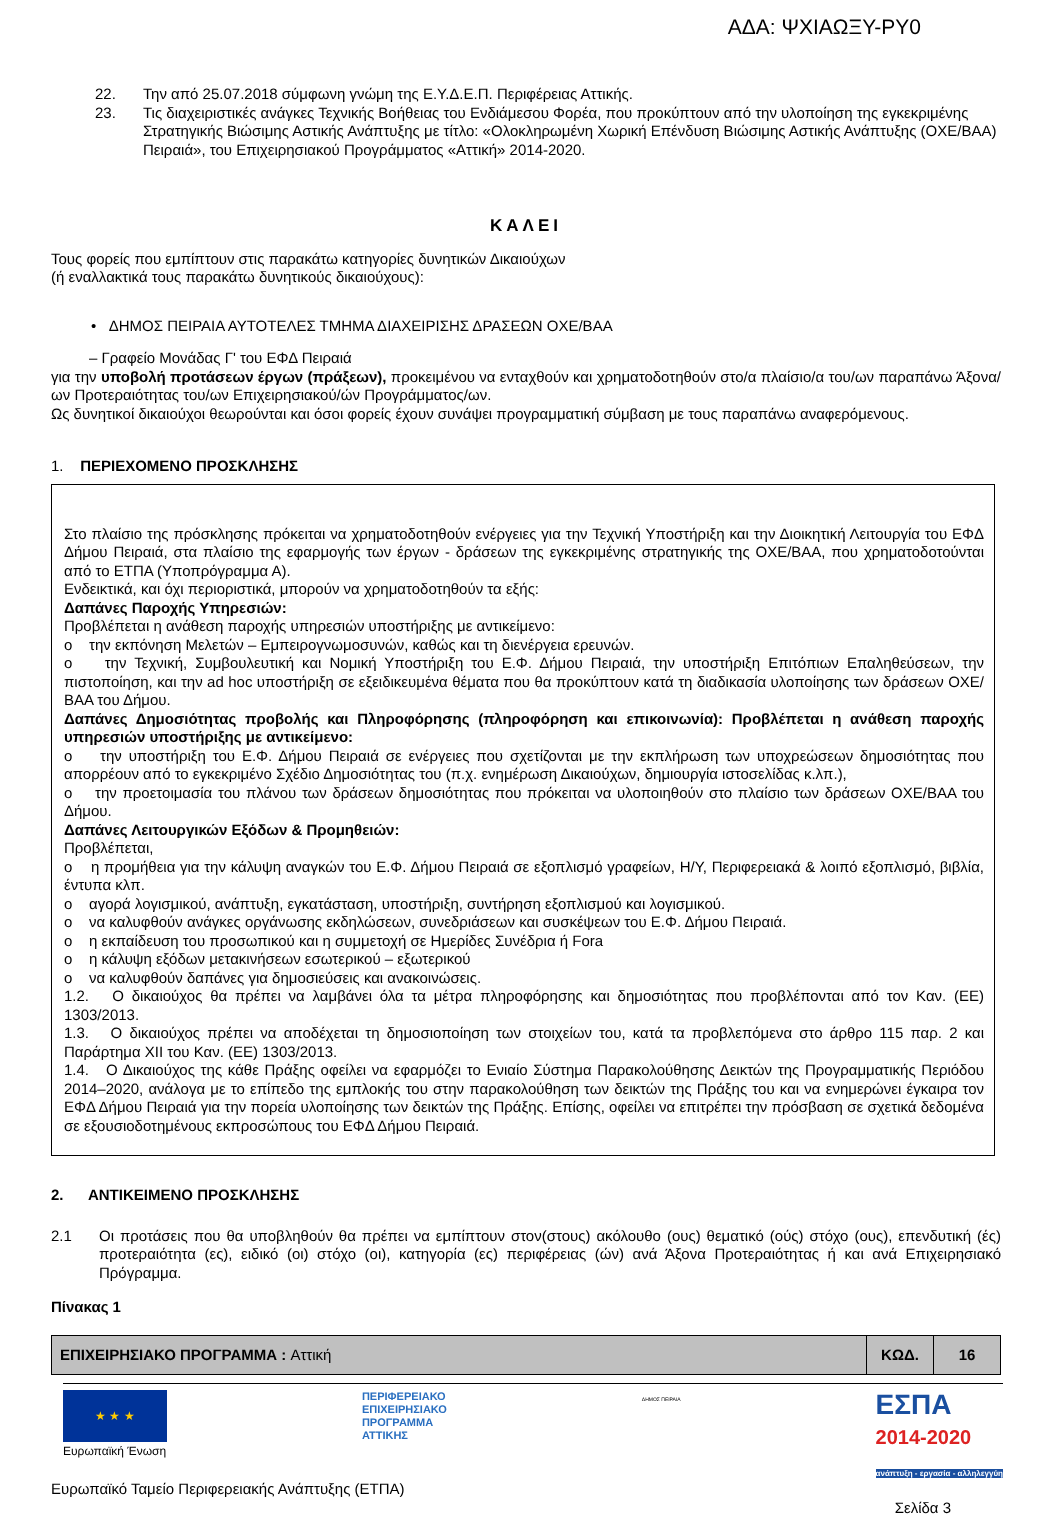ΑΔΑ: ΨΧΙΑΩΞΥ-ΡΥ0
22. Την από 25.07.2018 σύμφωνη γνώμη της Ε.Υ.Δ.Ε.Π. Περιφέρειας Αττικής.
23. Τις διαχειριστικές ανάγκες Τεχνικής Βοήθειας του Ενδιάμεσου Φορέα, που προκύπτουν από την υλοποίηση της εγκεκριμένης Στρατηγικής Βιώσιμης Αστικής Ανάπτυξης με τίτλο: «Ολοκληρωμένη Χωρική Επένδυση Βιώσιμης Αστικής Ανάπτυξης (ΟΧΕ/ΒΑΑ) Πειραιά», του Επιχειρησιακού Προγράμματος «Αττική» 2014-2020.
ΚΑΛΕΙ
Τους φορείς που εμπίπτουν στις παρακάτω κατηγορίες δυνητικών Δικαιούχων
(ή εναλλακτικά τους παρακάτω δυνητικούς δικαιούχους):
• ΔΗΜΟΣ ΠΕΙΡΑΙΑ ΑΥΤΟΤΕΛΕΣ ΤΜΗΜΑ ΔΙΑΧΕΙΡΙΣΗΣ ΔΡΑΣΕΩΝ ΟΧΕ/ΒΑΑ
– Γραφείο Μονάδας Γ' του ΕΦΔ Πειραιά
για την υποβολή προτάσεων έργων (πράξεων), προκειμένου να ενταχθούν και χρηματοδοτηθούν στο/α πλαίσιο/α του/ων παραπάνω Άξονα/ων Προτεραιότητας του/ων Επιχειρησιακού/ών Προγράμματος/ων.
Ως δυνητικοί δικαιούχοι θεωρούνται και όσοι φορείς έχουν συνάψει προγραμματική σύμβαση με τους παραπάνω αναφερόμενους.
1. ΠΕΡΙΕΧΟΜΕΝΟ ΠΡΟΣΚΛΗΣΗΣ
Στο πλαίσιο της πρόσκλησης πρόκειται να χρηματοδοτηθούν ενέργειες για την Τεχνική Υποστήριξη και την Διοικητική Λειτουργία του ΕΦΔ Δήμου Πειραιά, στα πλαίσιο της εφαρμογής των έργων - δράσεων της εγκεκριμένης στρατηγικής της ΟΧΕ/ΒΑΑ, που χρηματοδοτούνται από το ΕΤΠΑ (Υποπρόγραμμα Α).
Ενδεικτικά, και όχι περιοριστικά, μπορούν να χρηματοδοτηθούν τα εξής:
Δαπάνες Παροχής Υπηρεσιών:
Προβλέπεται η ανάθεση παροχής υπηρεσιών υποστήριξης με αντικείμενο:
ο την εκπόνηση Μελετών – Εμπειρογνωμοσυνών, καθώς και τη διενέργεια ερευνών.
ο την Τεχνική, Συμβουλευτική και Νομική Υποστήριξη του Ε.Φ. Δήμου Πειραιά, την υποστήριξη Επιτόπιων Επαληθεύσεων, την πιστοποίηση, και την ad hoc υποστήριξη σε εξειδικευμένα θέματα που θα προκύπτουν κατά τη διαδικασία υλοποίησης των δράσεων ΟΧΕ/ΒΑΑ του Δήμου.
Δαπάνες Δημοσιότητας προβολής και Πληροφόρησης (πληροφόρηση και επικοινωνία): Προβλέπεται η ανάθεση παροχής υπηρεσιών υποστήριξης με αντικείμενο:
ο την υποστήριξη του Ε.Φ. Δήμου Πειραιά σε ενέργειες που σχετίζονται με την εκπλήρωση των υποχρεώσεων δημοσιότητας που απορρέουν από το εγκεκριμένο Σχέδιο Δημοσιότητας του (π.χ. ενημέρωση Δικαιούχων, δημιουργία ιστοσελίδας κ.λπ.),
ο την προετοιμασία του πλάνου των δράσεων δημοσιότητας που πρόκειται να υλοποιηθούν στο πλαίσιο των δράσεων ΟΧΕ/ΒΑΑ του Δήμου.
Δαπάνες Λειτουργικών Εξόδων & Προμηθειών:
Προβλέπεται,
ο η προμήθεια για την κάλυψη αναγκών του Ε.Φ. Δήμου Πειραιά σε εξοπλισμό γραφείων, Η/Υ, Περιφερειακά & λοιπό εξοπλισμό, βιβλία, έντυπα κλπ.
ο αγορά λογισμικού, ανάπτυξη, εγκατάσταση, υποστήριξη, συντήρηση εξοπλισμού και λογισμικού.
ο να καλυφθούν ανάγκες οργάνωσης εκδηλώσεων, συνεδριάσεων και συσκέψεων του Ε.Φ. Δήμου Πειραιά.
ο η εκπαίδευση του προσωπικού και η συμμετοχή σε Ημερίδες Συνέδρια ή Fora
ο η κάλυψη εξόδων μετακινήσεων εσωτερικού – εξωτερικού
ο να καλυφθούν δαπάνες για δημοσιεύσεις και ανακοινώσεις.
1.2. Ο δικαιούχος θα πρέπει να λαμβάνει όλα τα μέτρα πληροφόρησης και δημοσιότητας που προβλέπονται από τον Καν. (ΕΕ) 1303/2013.
1.3. Ο δικαιούχος πρέπει να αποδέχεται τη δημοσιοποίηση των στοιχείων του, κατά τα προβλεπόμενα στο άρθρο 115 παρ. 2 και Παράρτημα XII του Καν. (ΕΕ) 1303/2013.
1.4. Ο Δικαιούχος της κάθε Πράξης οφείλει να εφαρμόζει το Ενιαίο Σύστημα Παρακολούθησης Δεικτών της Προγραμματικής Περιόδου 2014–2020, ανάλογα με το επίπεδο της εμπλοκής του στην παρακολούθηση των δεικτών της Πράξης του και να ενημερώνει έγκαιρα τον ΕΦΔ Δήμου Πειραιά για την πορεία υλοποίησης των δεικτών της Πράξης. Επίσης, οφείλει να επιτρέπει την πρόσβαση σε σχετικά δεδομένα σε εξουσιοδοτημένους εκπροσώπους του ΕΦΔ Δήμου Πειραιά.
2. ΑΝΤΙΚΕΙΜΕΝΟ ΠΡΟΣΚΛΗΣΗΣ
2.1 Οι προτάσεις που θα υποβληθούν θα πρέπει να εμπίπτουν στον(στους) ακόλουθο (ους) θεματικό (ούς) στόχο (ους), επενδυτική (ές) προτεραιότητα (ες), ειδικό (οι) στόχο (οι), κατηγορία (ες) περιφέρειας (ών) ανά Άξονα Προτεραιότητας ή και ανά Επιχειρησιακό Πρόγραμμα.
Πίνακας 1
| ΕΠΙΧΕΙΡΗΣΙΑΚΟ ΠΡΟΓΡΑΜΜΑ : Αττική | ΚΩΔ. | 16 |
★ ★ ★
Ευρωπαϊκή Ένωση
ΠΕΡΙΦΕΡΕΙΑΚΟ
ΕΠΙΧΕΙΡΗΣΙΑΚΟ
ΠΡΟΓΡΑΜΜΑ
ΑΤΤΙΚΗΣ
ΔΗΜΟΣ ΠΕΙΡΑΙΑ
ΕΣΠΑ
2014-2020
ανάπτυξη - εργασία - αλληλεγγύη
Ευρωπαϊκό Ταμείο Περιφερειακής Ανάπτυξης (ΕΤΠΑ)
Σελίδα 3